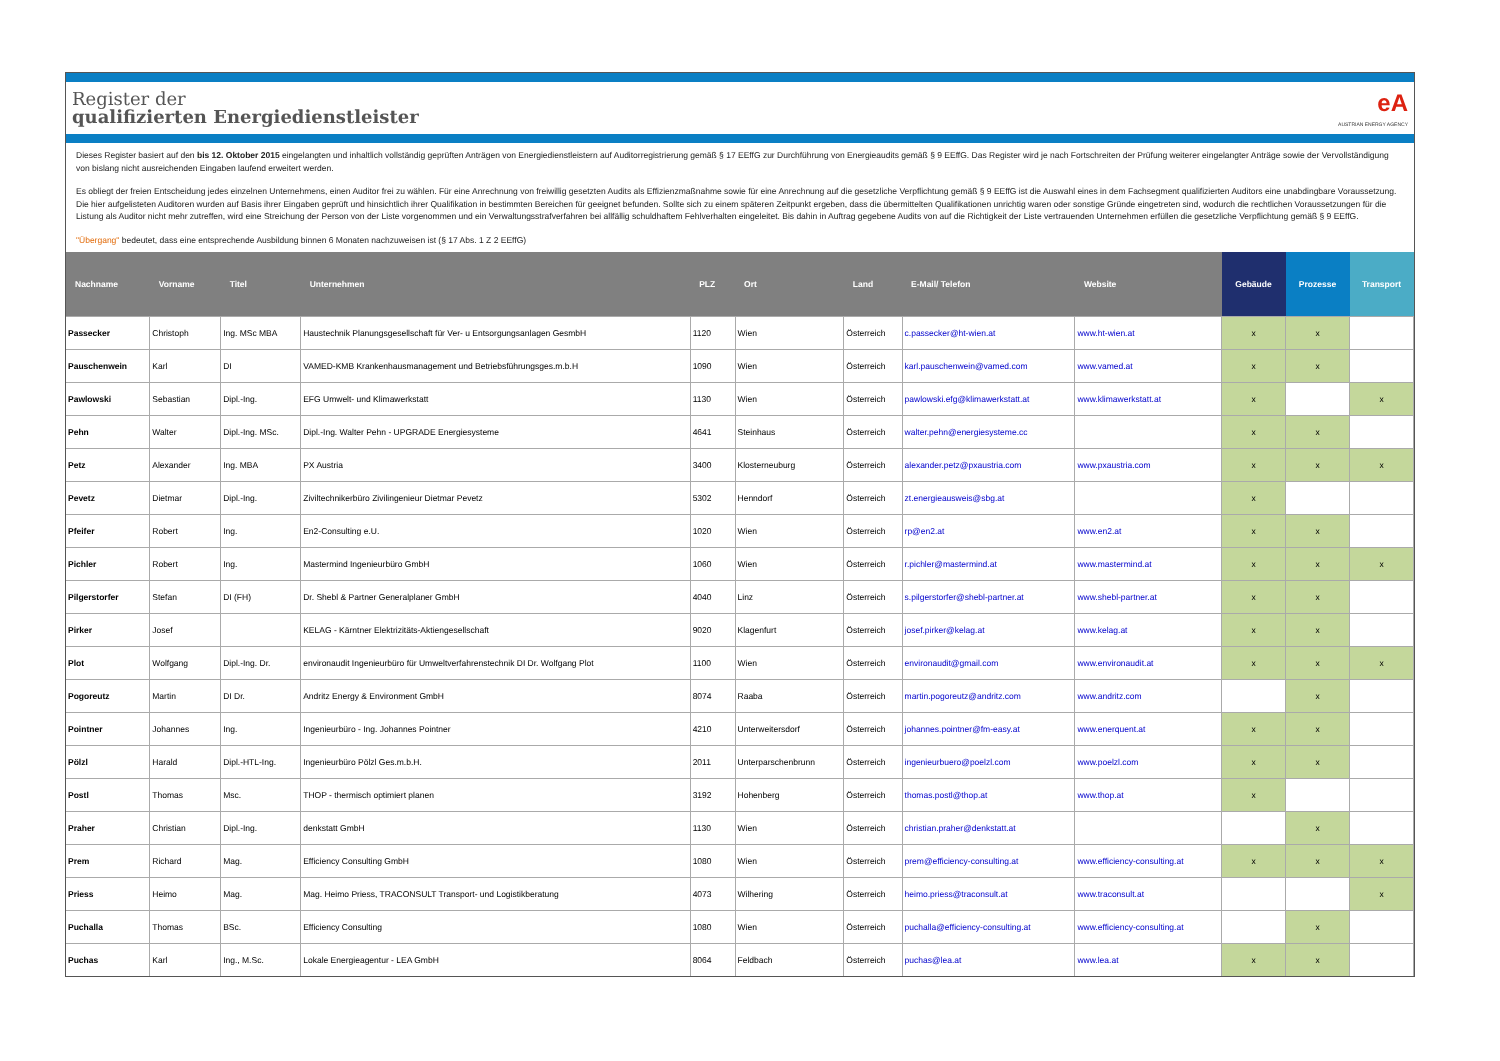Register der
qualifizierten Energiedienstleister
eA
AUSTRIAN ENERGY AGENCY
Dieses Register basiert auf den bis 12. Oktober 2015 eingelangten und inhaltlich vollständig geprüften Anträgen von Energiedienstleistern auf Auditorregistrierung gemäß § 17 EEffG zur Durchführung von Energieaudits gemäß § 9 EEffG. Das Register wird je nach Fortschreiten der Prüfung weiterer eingelangter Anträge sowie der Vervollständigung von bislang nicht ausreichenden Eingaben laufend erweitert werden.
Es obliegt der freien Entscheidung jedes einzelnen Unternehmens, einen Auditor frei zu wählen. Für eine Anrechnung von freiwillig gesetzten Audits als Effizienzmaßnahme sowie für eine Anrechnung auf die gesetzliche Verpflichtung gemäß § 9 EEffG ist die Auswahl eines in dem Fachsegment qualifizierten Auditors eine unabdingbare Voraussetzung. Die hier aufgelisteten Auditoren wurden auf Basis ihrer Eingaben geprüft und hinsichtlich ihrer Qualifikation in bestimmten Bereichen für geeignet befunden. Sollte sich zu einem späteren Zeitpunkt ergeben, dass die übermittelten Qualifikationen unrichtig waren oder sonstige Gründe eingetreten sind, wodurch die rechtlichen Voraussetzungen für die Listung als Auditor nicht mehr zutreffen, wird eine Streichung der Person von der Liste vorgenommen und ein Verwaltungsstrafverfahren bei allfällig schuldhaftem Fehlverhalten eingeleitet. Bis dahin in Auftrag gegebene Audits von auf die Richtigkeit der Liste vertrauenden Unternehmen erfüllen die gesetzliche Verpflichtung gemäß § 9 EEffG.
"Übergang" bedeutet, dass eine entsprechende Ausbildung binnen 6 Monaten nachzuweisen ist (§ 17 Abs. 1 Z 2 EEffG)
| Nachname | Vorname | Titel | Unternehmen | PLZ | Ort | Land | E-Mail/ Telefon | Website | Gebäude | Prozesse | Transport |
| --- | --- | --- | --- | --- | --- | --- | --- | --- | --- | --- | --- |
| Passecker | Christoph | Ing. MSc MBA | Haustechnik Planungsgesellschaft für Ver- u Entsorgungsanlagen GesmbH | 1120 | Wien | Österreich | c.passecker@ht-wien.at | www.ht-wien.at | x | x | |
| Pauschenwein | Karl | DI | VAMED-KMB Krankenhausmanagement und Betriebsführungsges.m.b.H | 1090 | Wien | Österreich | karl.pauschenwein@vamed.com | www.vamed.at | x | x | |
| Pawlowski | Sebastian | Dipl.-Ing. | EFG Umwelt- und Klimawerkstatt | 1130 | Wien | Österreich | pawlowski.efg@klimawerkstatt.at | www.klimawerkstatt.at | x | | x |
| Pehn | Walter | Dipl.-Ing. MSc. | Dipl.-Ing. Walter Pehn - UPGRADE Energiesysteme | 4641 | Steinhaus | Österreich | walter.pehn@energiesysteme.cc | | x | x | |
| Petz | Alexander | Ing. MBA | PX Austria | 3400 | Klosterneuburg | Österreich | alexander.petz@pxaustria.com | www.pxaustria.com | x | x | x |
| Pevetz | Dietmar | Dipl.-Ing. | Ziviltechnikerbüro Zivilingenieur Dietmar Pevetz | 5302 | Henndorf | Österreich | zt.energieausweis@sbg.at | | x | | |
| Pfeifer | Robert | Ing. | En2-Consulting e.U. | 1020 | Wien | Österreich | rp@en2.at | www.en2.at | x | x | |
| Pichler | Robert | Ing. | Mastermind Ingenieurbüro GmbH | 1060 | Wien | Österreich | r.pichler@mastermind.at | www.mastermind.at | x | x | x |
| Pilgerstorfer | Stefan | DI (FH) | Dr. Shebl & Partner Generalplaner GmbH | 4040 | Linz | Österreich | s.pilgerstorfer@shebl-partner.at | www.shebl-partner.at | x | x | |
| Pirker | Josef | | KELAG - Kärntner Elektrizitäts-Aktiengesellschaft | 9020 | Klagenfurt | Österreich | josef.pirker@kelag.at | www.kelag.at | x | x | |
| Plot | Wolfgang | Dipl.-Ing. Dr. | environaudit Ingenieurbüro für Umweltverfahrenstechnik DI Dr. Wolfgang Plot | 1100 | Wien | Österreich | environaudit@gmail.com | www.environaudit.at | x | x | x |
| Pogoreutz | Martin | DI Dr. | Andritz Energy & Environment GmbH | 8074 | Raaba | Österreich | martin.pogoreutz@andritz.com | www.andritz.com | | x | |
| Pointner | Johannes | Ing. | Ingenieurbüro - Ing. Johannes Pointner | 4210 | Unterweitersdorf | Österreich | johannes.pointner@fm-easy.at | www.enerquent.at | x | x | |
| Pölzl | Harald | Dipl.-HTL-Ing. | Ingenieurbüro Pölzl Ges.m.b.H. | 2011 | Unterparschenbrunn | Österreich | ingenieurbuero@poelzl.com | www.poelzl.com | x | x | |
| Postl | Thomas | Msc. | THOP - thermisch optimiert planen | 3192 | Hohenberg | Österreich | thomas.postl@thop.at | www.thop.at | x | | |
| Praher | Christian | Dipl.-Ing. | denkstatt GmbH | 1130 | Wien | Österreich | christian.praher@denkstatt.at | | | x | |
| Prem | Richard | Mag. | Efficiency Consulting GmbH | 1080 | Wien | Österreich | prem@efficiency-consulting.at | www.efficiency-consulting.at | x | x | x |
| Priess | Heimo | Mag. | Mag. Heimo Priess, TRACONSULT Transport- und Logistikberatung | 4073 | Wilhering | Österreich | heimo.priess@traconsult.at | www.traconsult.at | | | x |
| Puchalla | Thomas | BSc. | Efficiency Consulting | 1080 | Wien | Österreich | puchalla@efficiency-consulting.at | www.efficiency-consulting.at | | x | |
| Puchas | Karl | Ing., M.Sc. | Lokale Energieagentur - LEA GmbH | 8064 | Feldbach | Österreich | puchas@lea.at | www.lea.at | x | x | |